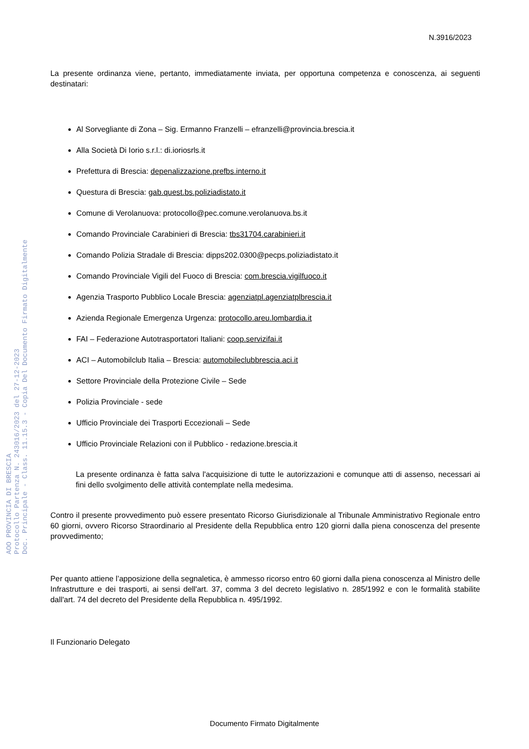AOO PROVINCIA DI BRESCIA
Protocollo Partenza N. 243016/2023 del 27-12-2023
Doc. Principale - Class. 11.15.3 - Copia Del Documento Firmato Digitalmente
N.3916/2023
La presente ordinanza viene, pertanto, immediatamente inviata, per opportuna competenza e conoscenza, ai seguenti destinatari:
Al Sorvegliante di Zona – Sig. Ermanno Franzelli – efranzelli@provincia.brescia.it
Alla Società Di Iorio s.r.l.: di.ioriosrls.it
Prefettura di Brescia: depenalizzazione.prefbs.interno.it
Questura di Brescia: gab.quest.bs.poliziadistato.it
Comune di Verolanuova: protocollo@pec.comune.verolanuova.bs.it
Comando Provinciale Carabinieri di Brescia: tbs31704.carabinieri.it
Comando Polizia Stradale di Brescia: dipps202.0300@pecps.poliziadistato.it
Comando Provinciale Vigili del Fuoco di Brescia: com.brescia.vigilfuoco.it
Agenzia Trasporto Pubblico Locale Brescia: agenziatpl.agenziatplbrescia.it
Azienda Regionale Emergenza Urgenza: protocollo.areu.lombardia.it
FAI – Federazione Autotrasportatori Italiani: coop.servizifai.it
ACI – Automobilclub Italia – Brescia: automobileclubbrescia.aci.it
Settore Provinciale della Protezione Civile – Sede
Polizia Provinciale - sede
Ufficio Provinciale dei Trasporti Eccezionali – Sede
Ufficio Provinciale Relazioni con il Pubblico - redazione.brescia.it
La presente ordinanza è fatta salva l'acquisizione di tutte le autorizzazioni e comunque atti di assenso, necessari ai fini dello svolgimento delle attività contemplate nella medesima.
Contro il presente provvedimento può essere presentato Ricorso Giurisdizionale al Tribunale Amministrativo Regionale entro 60 giorni, ovvero Ricorso Straordinario al Presidente della Repubblica entro 120 giorni dalla piena conoscenza del presente provvedimento;
Per quanto attiene l’apposizione della segnaletica, è ammesso ricorso entro 60 giorni dalla piena conoscenza al Ministro delle Infrastrutture e dei trasporti, ai sensi dell'art. 37, comma 3 del decreto legislativo n. 285/1992 e con le formalità stabilite dall'art. 74 del decreto del Presidente della Repubblica n. 495/1992.
Il Funzionario Delegato
Documento Firmato Digitalmente